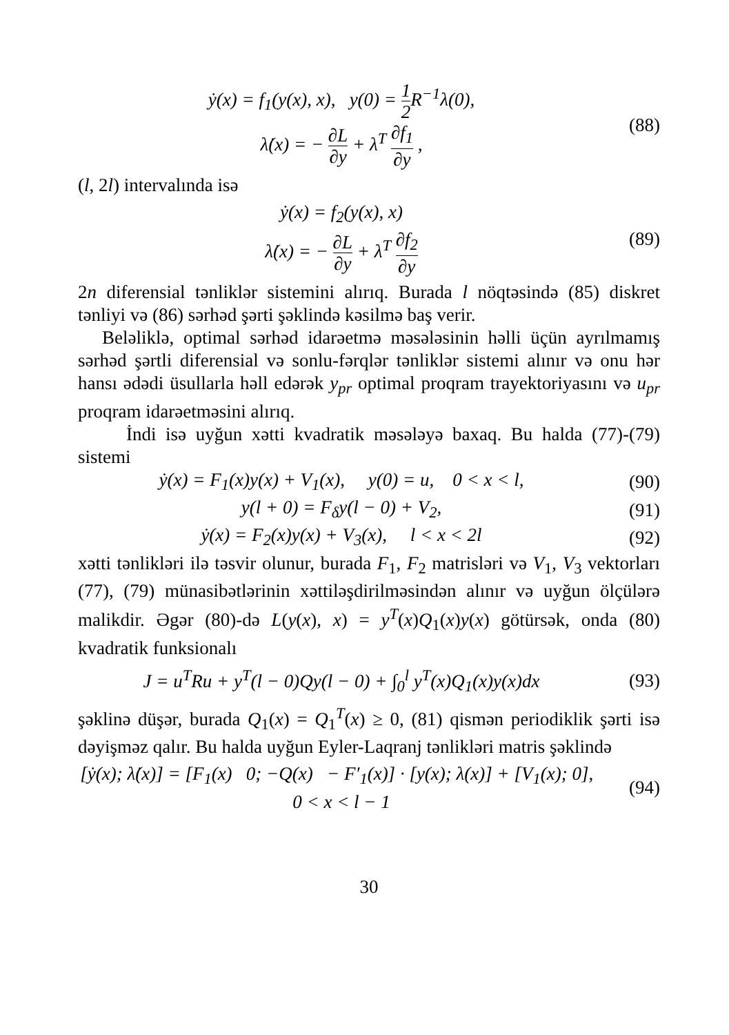ẏ(x) = f<sub>1</sub>(y(x), x), y(0) = 1 2 R<sup>−1</sup>λ(0),
λ̇(x) = − ∂L ∂y + λ<sup>T</sup> ∂f<sub>1</sub> ∂y ,
(88)
(l, 2l) intervalında isə
ẏ(x) = f<sub>2</sub>(y(x), x)
λ̇(x) = − ∂L ∂y + λ<sup>T</sup> ∂f<sub>2</sub> ∂y
(89)
2n diferensial tənliklər sistemini alırıq. Burada l nöqtəsində (85) diskret tənliyi və (86) sərhəd şərti şəklində kəsilmə baş verir.
Beləliklə, optimal sərhəd idarəetmə məsələsinin həlli üçün ayrılmamış sərhəd şərtli diferensial və sonlu-fərqlər tənliklər sistemi alınır və onu hər hansı ədədi üsullarla həll edərək y<sub>pr</sub> optimal proqram trayektoriyasını və u<sub>pr</sub> proqram idarəetməsini alırıq.
İndi isə uyğun xətti kvadratik məsələyə baxaq. Bu halda (77)-(79) sistemi
ẏ(x) = F<sub>1</sub>(x)y(x) + V<sub>1</sub>(x), y(0) = u, 0 < x < l,
(90)
y(l + 0) = F<sub>δ</sub>y(l − 0) + V<sub>2</sub>, (91)
ẏ(x) = F<sub>2</sub>(x)y(x) + V<sub>3</sub>(x), l < x < 2l
(92)
xətti tənlikləri ilə təsvir olunur, burada F<sub>1</sub>, F<sub>2</sub> matrisləri və V<sub>1</sub>, V<sub>3</sub> vektorları (77), (79) münasibətlərinin xəttiləşdirilməsindən alınır və uyğun ölçülərə malikdir. Əgər (80)-də L(y(x), x) = y<sup>T</sup>(x)Q<sub>1</sub>(x)y(x) götürsək, onda (80) kvadratik funksionalı
J = u<sup>T</sup>Ru + y<sup>T</sup>(l − 0)Qy(l − 0) + ∫<sub>0</sub><sup>l</sup> y<sup>T</sup>(x)Q<sub>1</sub>(x)y(x)dx
(93)
şəklinə düşər, burada Q<sub>1</sub>(x) = Q<sub>1</sub><sup>T</sup>(x) ≥ 0, (81) qismən periodiklik şərti isə dəyişməz qalır. Bu halda uyğun Eyler-Laqranj tənlikləri matris şəklində
[ẏ(x); λ̇(x)] = [F<sub>1</sub>(x) 0; −Q(x) − F′<sub>1</sub>(x)] · [y(x); λ(x)] + [V<sub>1</sub>(x); 0], 0 < x < l − 1
(94)
30